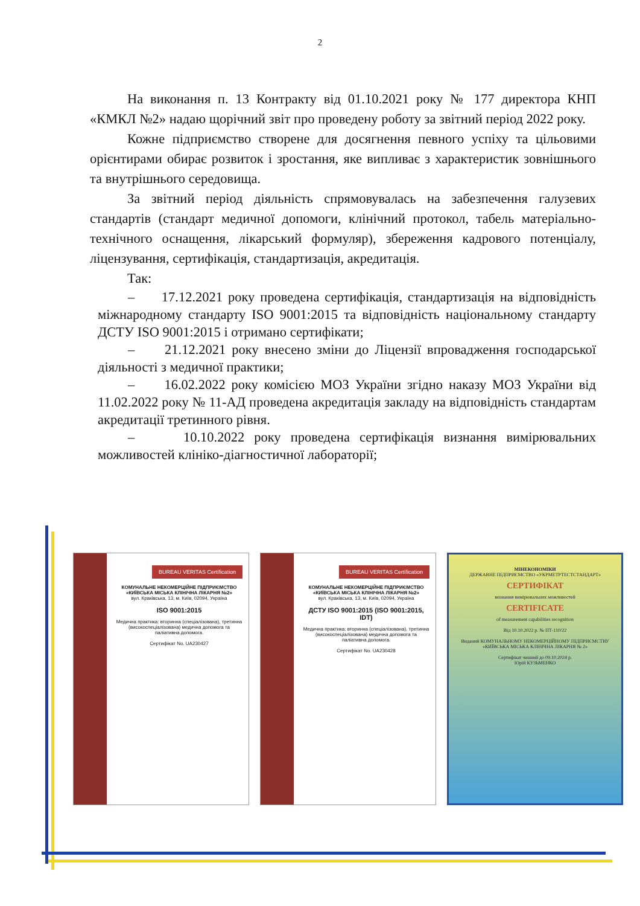2
На виконання п. 13 Контракту від 01.10.2021 року № 177 директора КНП «КМКЛ №2» надаю щорічний звіт про проведену роботу за звітний період 2022 року.
Кожне підприємство створене для досягнення певного успіху та цільовими орієнтирами обирає розвиток і зростання, яке випливає з характеристик зовнішнього та внутрішнього середовища.
За звітний період діяльність спрямовувалась на забезпечення галузевих стандартів (стандарт медичної допомоги, клінічний протокол, табель матеріально-технічного оснащення, лікарський формуляр), збереження кадрового потенціалу, ліцензування, сертифікація, стандартизація, акредитація.
Так:
– 17.12.2021 року проведена сертифікація, стандартизація на відповідність міжнародному стандарту ISO 9001:2015 та відповідність національному стандарту ДСТУ ISO 9001:2015 і отримано сертифікати;
– 21.12.2021 року внесено зміни до Ліцензії впровадження господарської діяльності з медичної практики;
– 16.02.2022 року комісією МОЗ України згідно наказу МОЗ України від 11.02.2022 року № 11-АД проведена акредитація закладу на відповідність стандартам акредитації третинного рівня.
– 10.10.2022 року проведена сертифікація визнання вимірювальних можливостей клініко-діагностичної лабораторії;
BUREAU VERITAS Certification
КОМУНАЛЬНЕ НЕКОМЕРЦІЙНЕ ПІДПРИЄМСТВО «КИЇВСЬКА МІСЬКА КЛІНІЧНА ЛІКАРНЯ №2»
вул. Краківська, 13, м. Київ, 02094, Україна
ISO 9001:2015
Медична практика: вторинна (спеціалізована), третинна (високоспеціалізована) медична допомога та паліативна допомога.
Сертифікат No. UA230427
BUREAU VERITAS Certification
КОМУНАЛЬНЕ НЕКОМЕРЦІЙНЕ ПІДПРИЄМСТВО «КИЇВСЬКА МІСЬКА КЛІНІЧНА ЛІКАРНЯ №2»
вул. Краківська, 13, м. Київ, 02094, Україна
ДСТУ ISO 9001:2015 (ISO 9001:2015, IDT)
Медична практика: вторинна (спеціалізована), третинна (високоспеціалізована) медична допомога та паліативна допомога.
Сертифікат No. UA230428
МІНЕКОНОМІКИ
ДЕРЖАВНЕ ПІДПРИЄМСТВО «УКРМЕТРТЕСТСТАНДАРТ»
СЕРТИФІКАТ
визнання вимірювальних можливостей
CERTIFICATE
of measurement capabilities recognition
Від 10.10.2022 р. № ПТ-110/22
Виданий КОМУНАЛЬНОМУ НЕКОМЕРЦІЙНОМУ ПІДПРИЄМСТВУ «КИЇВСЬКА МІСЬКА КЛІНІЧНА ЛІКАРНЯ № 2»
Сертифікат чинний до 09.10.2024 р.
Юрій КУЗЬМЕНКО